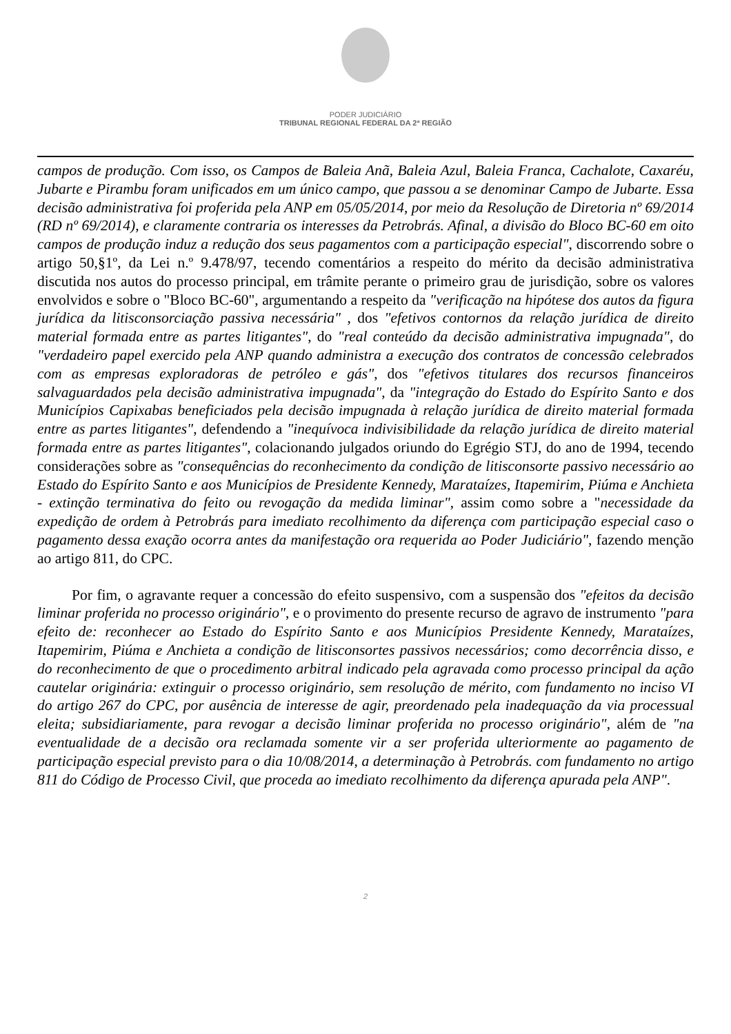PODER JUDICIÁRIO
TRIBUNAL REGIONAL FEDERAL DA 2ª REGIÃO
campos de produção. Com isso, os Campos de Baleia Anã, Baleia Azul, Baleia Franca, Cachalote, Caxaréu, Jubarte e Pirambu foram unificados em um único campo, que passou a se denominar Campo de Jubarte. Essa decisão administrativa foi proferida pela ANP em 05/05/2014, por meio da Resolução de Diretoria nº 69/2014 (RD nº 69/2014), e claramente contraria os interesses da Petrobrás. Afinal, a divisão do Bloco BC-60 em oito campos de produção induz a redução dos seus pagamentos com a participação especial", discorrendo sobre o artigo 50,§1º, da Lei n.º 9.478/97, tecendo comentários a respeito do mérito da decisão administrativa discutida nos autos do processo principal, em trâmite perante o primeiro grau de jurisdição, sobre os valores envolvidos e sobre o "Bloco BC-60", argumentando a respeito da "verificação na hipótese dos autos da figura jurídica da litisconsorciação passiva necessária" , dos "efetivos contornos da relação jurídica de direito material formada entre as partes litigantes", do "real conteúdo da decisão administrativa impugnada", do "verdadeiro papel exercido pela ANP quando administra a execução dos contratos de concessão celebrados com as empresas exploradoras de petróleo e gás", dos "efetivos titulares dos recursos financeiros salvaguardados pela decisão administrativa impugnada", da "integração do Estado do Espírito Santo e dos Municípios Capixabas beneficiados pela decisão impugnada à relação jurídica de direito material formada entre as partes litigantes", defendendo a "inequívoca indivisibilidade da relação jurídica de direito material formada entre as partes litigantes", colacionando julgados oriundo do Egrégio STJ, do ano de 1994, tecendo considerações sobre as "consequências do reconhecimento da condição de litisconsorte passivo necessário ao Estado do Espírito Santo e aos Municípios de Presidente Kennedy, Marataízes, Itapemirim, Piúma e Anchieta - extinção terminativa do feito ou revogação da medida liminar", assim como sobre a "necessidade da expedição de ordem à Petrobrás para imediato recolhimento da diferença com participação especial caso o pagamento dessa exação ocorra antes da manifestação ora requerida ao Poder Judiciário", fazendo menção ao artigo 811, do CPC.
Por fim, o agravante requer a concessão do efeito suspensivo, com a suspensão dos "efeitos da decisão liminar proferida no processo originário", e o provimento do presente recurso de agravo de instrumento "para efeito de: reconhecer ao Estado do Espírito Santo e aos Municípios Presidente Kennedy, Marataízes, Itapemirim, Piúma e Anchieta a condição de litisconsortes passivos necessários; como decorrência disso, e do reconhecimento de que o procedimento arbitral indicado pela agravada como processo principal da ação cautelar originária: extinguir o processo originário, sem resolução de mérito, com fundamento no inciso VI do artigo 267 do CPC, por ausência de interesse de agir, preordenado pela inadequação da via processual eleita; subsidiariamente, para revogar a decisão liminar proferida no processo originário", além de "na eventualidade de a decisão ora reclamada somente vir a ser proferida ulteriormente ao pagamento de participação especial previsto para o dia 10/08/2014, a determinação à Petrobrás. com fundamento no artigo 811 do Código de Processo Civil, que proceda ao imediato recolhimento da diferença apurada pela ANP".
2